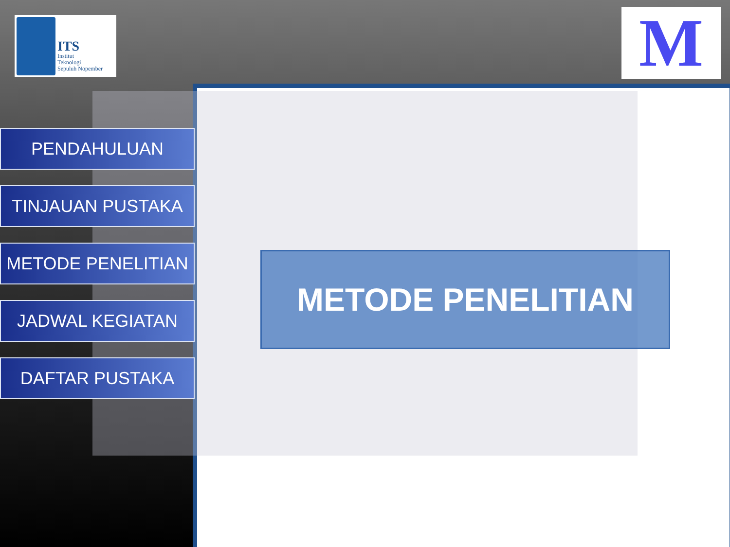ITS
Institut
Teknologi
Sepuluh Nopember
M
PENDAHULUAN
TINJAUAN PUSTAKA
METODE PENELITIAN
JADWAL KEGIATAN
DAFTAR PUSTAKA
METODE PENELITIAN